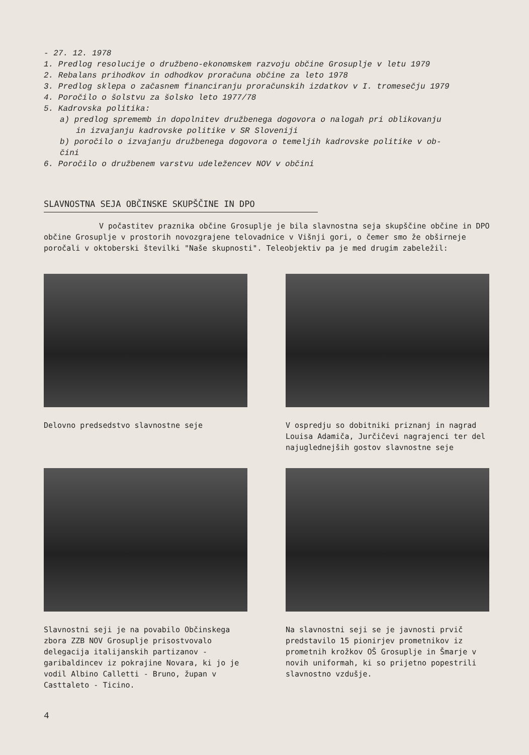- 27. 12. 1978
1. Predlog resolucije o družbeno-ekonomskem razvoju občine Grosuplje v letu 1979
2. Rebalans prihodkov in odhodkov proračuna občine za leto 1978
3. Predlog sklepa o začasnem financiranju proračunskih izdatkov v I. tromesečju 1979
4. Poročilo o šolstvu za šolsko leto 1977/78
5. Kadrovska politika:
a) predlog sprememb in dopolnitev družbenega dogovora o nalogah pri oblikovanju
in izvajanju kadrovske politike v SR Sloveniji
b) poročilo o izvajanju družbenega dogovora o temeljih kadrovske politike v ob-
čini
6. Poročilo o družbenem varstvu udeležencev NOV v občini
SLAVNOSTNA SEJA OBČINSKE SKUPŠČINE IN DPO
V počastitev praznika občine Grosuplje je bila slavnostna seja skupščine občine in DPO občine Grosuplje v prostorih novozgrajene telovadnice v Višnji gori, o čemer smo že obširneje poročali v oktoberski številki "Naše skupnosti". Teleobjektiv pa je med drugim zabeležil:
Delovno predsedstvo slavnostne seje V ospredju so dobitniki priznanj in nagrad Louisa Adamiča, Jurčičevi nagrajenci ter del najuglednejših gostov slavnostne seje
Slavnostni seji je na povabilo Občinskega zbora ZZB NOV Grosuplje prisostvovalo delegacija italijanskih partizanov - garibaldincev iz pokrajine Novara, ki jo je vodil Albino Calletti - Bruno, župan v Casttaleto - Ticino.
Na slavnostni seji se je javnosti prvič predstavilo 15 pionirjev prometnikov iz prometnih krožkov OŠ Grosuplje in Šmarje v novih uniformah, ki so prijetno popestrili slavnostno vzdušje.
4